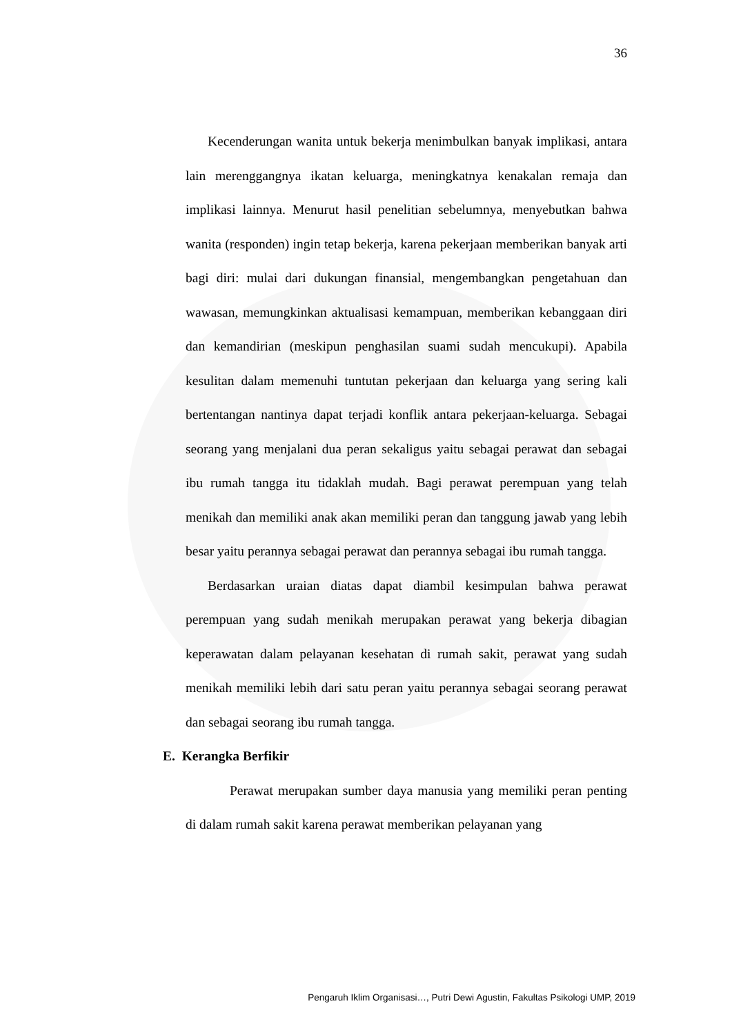36
Kecenderungan wanita untuk bekerja menimbulkan banyak implikasi, antara lain merenggangnya ikatan keluarga, meningkatnya kenakalan remaja dan implikasi lainnya. Menurut hasil penelitian sebelumnya, menyebutkan bahwa wanita (responden) ingin tetap bekerja, karena pekerjaan memberikan banyak arti bagi diri: mulai dari dukungan finansial, mengembangkan pengetahuan dan wawasan, memungkinkan aktualisasi kemampuan, memberikan kebanggaan diri dan kemandirian (meskipun penghasilan suami sudah mencukupi). Apabila kesulitan dalam memenuhi tuntutan pekerjaan dan keluarga yang sering kali bertentangan nantinya dapat terjadi konflik antara pekerjaan-keluarga. Sebagai seorang yang menjalani dua peran sekaligus yaitu sebagai perawat dan sebagai ibu rumah tangga itu tidaklah mudah. Bagi perawat perempuan yang telah menikah dan memiliki anak akan memiliki peran dan tanggung jawab yang lebih besar yaitu perannya sebagai perawat dan perannya sebagai ibu rumah tangga.
Berdasarkan uraian diatas dapat diambil kesimpulan bahwa perawat perempuan yang sudah menikah merupakan perawat yang bekerja dibagian keperawatan dalam pelayanan kesehatan di rumah sakit, perawat yang sudah menikah memiliki lebih dari satu peran yaitu perannya sebagai seorang perawat dan sebagai seorang ibu rumah tangga.
E. Kerangka Berfikir
Perawat merupakan sumber daya manusia yang memiliki peran penting di dalam rumah sakit karena perawat memberikan pelayanan yang
Pengaruh Iklim Organisasi…, Putri Dewi Agustin, Fakultas Psikologi UMP, 2019